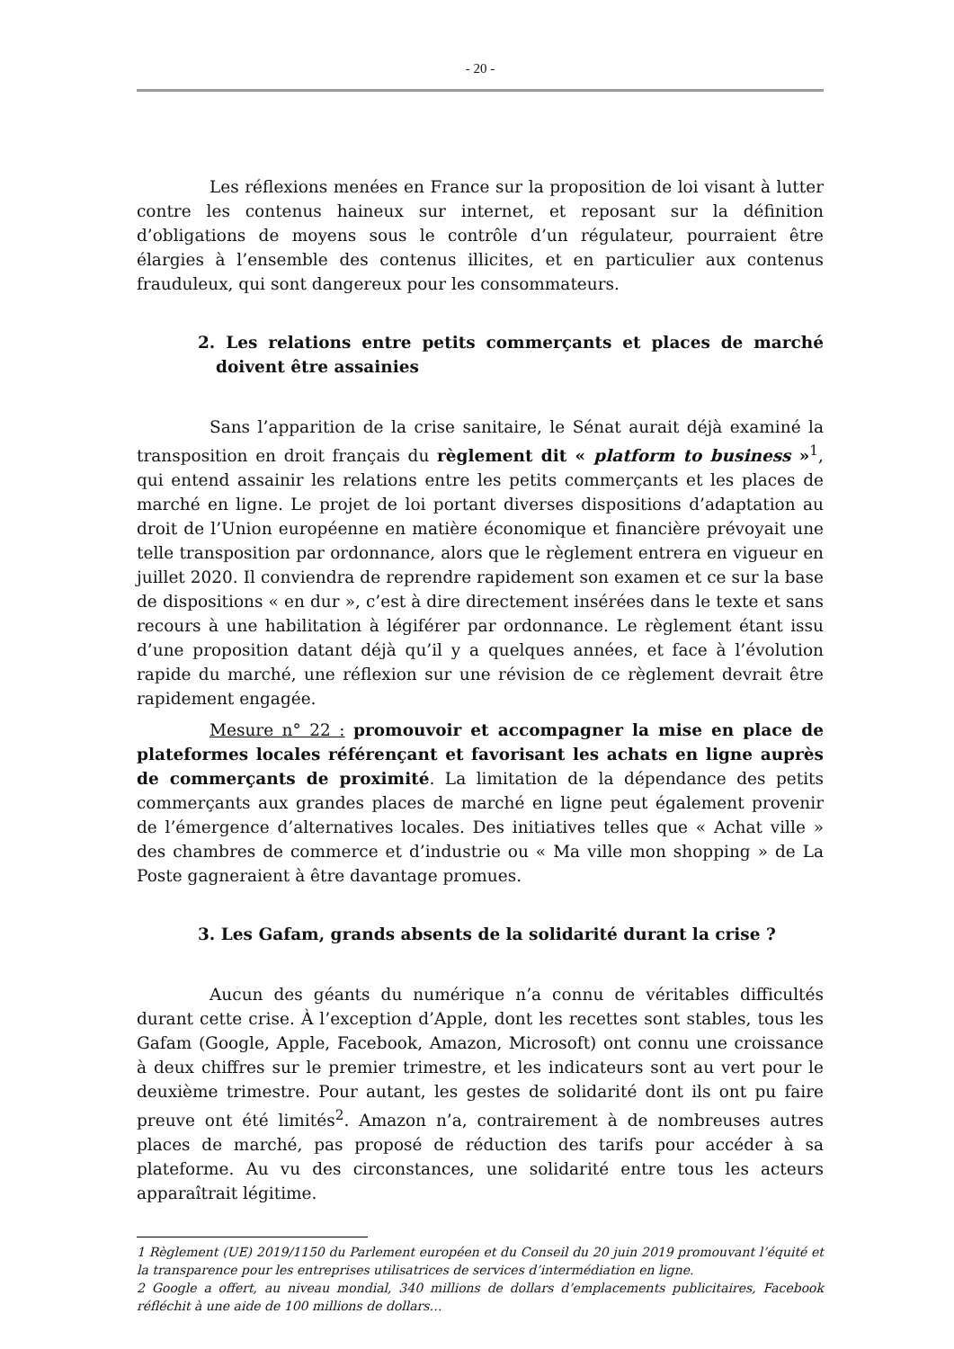- 20 -
Les réflexions menées en France sur la proposition de loi visant à lutter contre les contenus haineux sur internet, et reposant sur la définition d’obligations de moyens sous le contrôle d’un régulateur, pourraient être élargies à l’ensemble des contenus illicites, et en particulier aux contenus frauduleux, qui sont dangereux pour les consommateurs.
2. Les relations entre petits commerçants et places de marché doivent être assainies
Sans l’apparition de la crise sanitaire, le Sénat aurait déjà examiné la transposition en droit français du règlement dit « platform to business »<sup>1</sup>, qui entend assainir les relations entre les petits commerçants et les places de marché en ligne. Le projet de loi portant diverses dispositions d’adaptation au droit de l’Union européenne en matière économique et financière prévoyait une telle transposition par ordonnance, alors que le règlement entrera en vigueur en juillet 2020. Il conviendra de reprendre rapidement son examen et ce sur la base de dispositions « en dur », c’est à dire directement insérées dans le texte et sans recours à une habilitation à légiférer par ordonnance. Le règlement étant issu d’une proposition datant déjà qu’il y a quelques années, et face à l’évolution rapide du marché, une réflexion sur une révision de ce règlement devrait être rapidement engagée.
Mesure n° 22 : promouvoir et accompagner la mise en place de plateformes locales référençant et favorisant les achats en ligne auprès de commerçants de proximité. La limitation de la dépendance des petits commerçants aux grandes places de marché en ligne peut également provenir de l’émergence d’alternatives locales. Des initiatives telles que « Achat ville » des chambres de commerce et d’industrie ou « Ma ville mon shopping » de La Poste gagneraient à être davantage promues.
3. Les Gafam, grands absents de la solidarité durant la crise ?
Aucun des géants du numérique n’a connu de véritables difficultés durant cette crise. À l’exception d’Apple, dont les recettes sont stables, tous les Gafam (Google, Apple, Facebook, Amazon, Microsoft) ont connu une croissance à deux chiffres sur le premier trimestre, et les indicateurs sont au vert pour le deuxième trimestre. Pour autant, les gestes de solidarité dont ils ont pu faire preuve ont été limités<sup>2</sup>. Amazon n’a, contrairement à de nombreuses autres places de marché, pas proposé de réduction des tarifs pour accéder à sa plateforme. Au vu des circonstances, une solidarité entre tous les acteurs apparaîtrait légitime.
1 Règlement (UE) 2019/1150 du Parlement européen et du Conseil du 20 juin 2019 promouvant l’équité et la transparence pour les entreprises utilisatrices de services d’intermédiation en ligne.
2 Google a offert, au niveau mondial, 340 millions de dollars d’emplacements publicitaires, Facebook réfléchit à une aide de 100 millions de dollars…